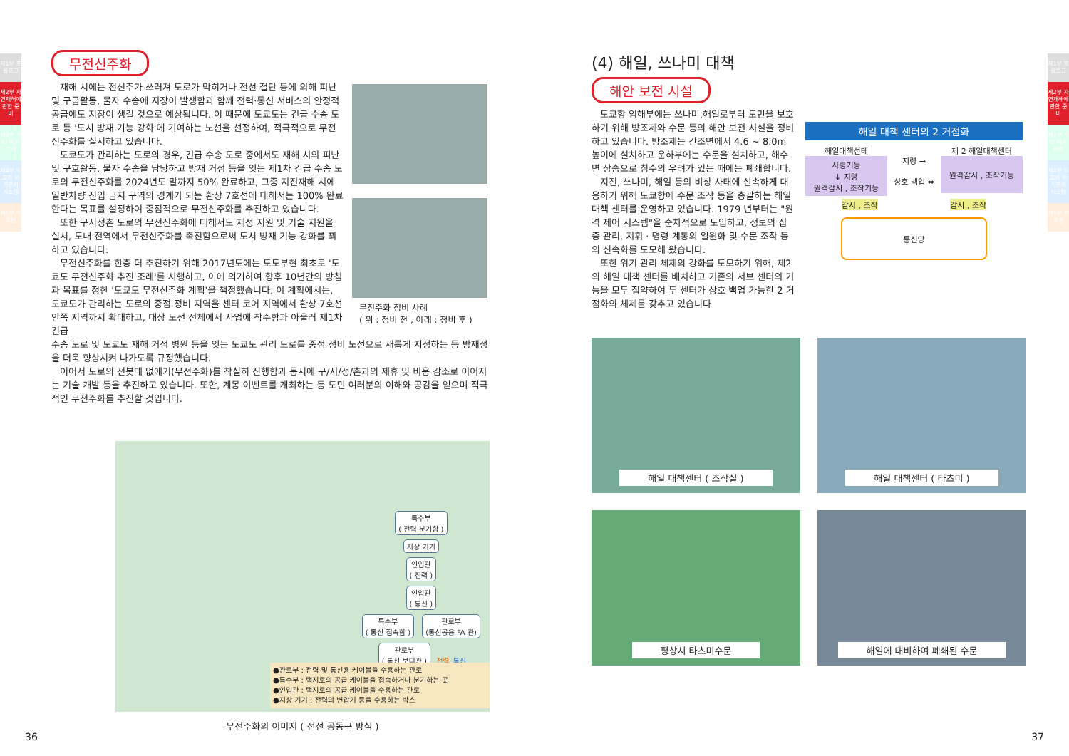제1부 프롤로그
제2부 자연재해에 관한 준비
제3부 기타 위기관리
제4부 도쿄의 위기관리 시스템
제5부 자료편
제1부 프롤로그
제2부 자연재해에 관한 준비
제3부 기타 위기관리
제4부 도쿄의 위기관리 시스템
제5부 자료편
무전신주화
재해 시에는 전신주가 쓰러져 도로가 막히거나 전선 절단 등에 의해 피난 및 구급활동, 물자 수송에 지장이 발생함과 함께 전력·통신 서비스의 안정적 공급에도 지장이 생길 것으로 예상됩니다. 이 때문에 도쿄도는 긴급 수송 도로 등 '도시 방재 기능 강화'에 기여하는 노선을 선정하여, 적극적으로 무전신주화를 실시하고 있습니다.
도쿄도가 관리하는 도로의 경우, 긴급 수송 도로 중에서도 재해 시의 피난 및 구호활동, 물자 수송을 담당하고 방재 거점 등을 잇는 제1차 긴급 수송 도로의 무전신주화를 2024년도 말까지 50% 완료하고, 그중 지진재해 시에 일반차량 진입 금지 구역의 경계가 되는 환상 7호선에 대해서는 100% 완료한다는 목표를 설정하여 중점적으로 무전신주화를 추진하고 있습니다.
또한 구시정촌 도로의 무전신주화에 대해서도 재정 지원 및 기술 지원을 실시, 도내 전역에서 무전신주화를 촉진함으로써 도시 방재 기능 강화를 꾀하고 있습니다.
무전신주화를 한층 더 추진하기 위해 2017년도에는 도도부현 최초로 '도쿄도 무전신주화 추진 조례'를 시행하고, 이에 의거하여 향후 10년간의 방침과 목표를 정한 '도쿄도 무전신주화 계획'을 책정했습니다. 이 계획에서는, 도쿄도가 관리하는 도로의 중점 정비 지역을 센터 코어 지역에서 환상 7호선 안쪽 지역까지 확대하고, 대상 노선 전체에서 사업에 착수함과 아울러 제1차 긴급
무전주화 정비 사례
( 위 : 정비 전 , 아래 : 정비 후 )
수송 도로 및 도쿄도 재해 거점 병원 등을 잇는 도쿄도 관리 도로를 중점 정비 노선으로 새롭게 지정하는 등 방재성을 더욱 향상시켜 나가도록 규정했습니다.
이어서 도로의 전봇대 없애기(무전주화)를 착실히 진행함과 동시에 구/시/정/촌과의 제휴 및 비용 감소로 이어지는 기술 개발 등을 추진하고 있습니다. 또한, 계몽 이벤트를 개최하는 등 도민 여러분의 이해와 공감을 얻으며 적극적인 무전주화를 추진할 것입니다.
특수부
( 전력 분기함 )
지상 기기
인입관
( 전력 )
인입관
( 통신 )
특수부
( 통신 접속함 ) 관로부
(통신공용 FA 관)
관로부
( 통신 보디관 ) 전력 통신
●관로부 : 전력 및 통신용 케이블을 수용하는 관로
●특수부 : 택지로의 공급 케이블을 접속하거나 분기하는 곳
●인입관 : 택지로의 공급 케이블을 수용하는 관로
●지상 기기 : 전력의 변압기 등을 수용하는 박스
무전주화의 이미지 ( 전선 공동구 방식 )
36
(4) 해일, 쓰나미 대책
해안 보전 시설
도쿄항 임해부에는 쓰나미,해일로부터 도민을 보호하기 위해 방조제와 수문 등의 해안 보전 시설을 정비하고 있습니다. 방조제는 간조면에서 4.6 ~ 8.0m 높이에 설치하고 운하부에는 수문을 설치하고, 해수면 상승으로 침수의 우려가 있는 때에는 폐쇄합니다.
지진, 쓰나미, 해일 등의 비상 사태에 신속하게 대응하기 위해 도쿄항에 수문 조작 등을 총괄하는 해일 대책 센터를 운영하고 있습니다. 1979 년부터는 "원격 제어 시스템"을 순차적으로 도입하고, 정보의 집중 관리, 지휘 · 명령 계통의 일원화 및 수문 조작 등의 신속화를 도모해 왔습니다.
또한 위기 관리 체제의 강화를 도모하기 위해, 제2의 해일 대책 센터를 배치하고 기존의 서브 센터의 기능을 모두 집약하여 두 센터가 상호 백업 가능한 2 거점화의 체제를 갖추고 있습니다
해일 대책 센터의 2 거점화
해일대책선테
사령기능
↓ 지령
원격감시 , 조작기능
지령 →
상호 백업 ⇔
제 2 해일대책센터
원격감시 , 조작기능
감시 , 조작 감시 , 조작
통신망
해일 대책센터 ( 조작실 )
해일 대책센터 ( 타츠미 )
평상시 타츠미수문
해일에 대비하여 폐쇄된 수문
37